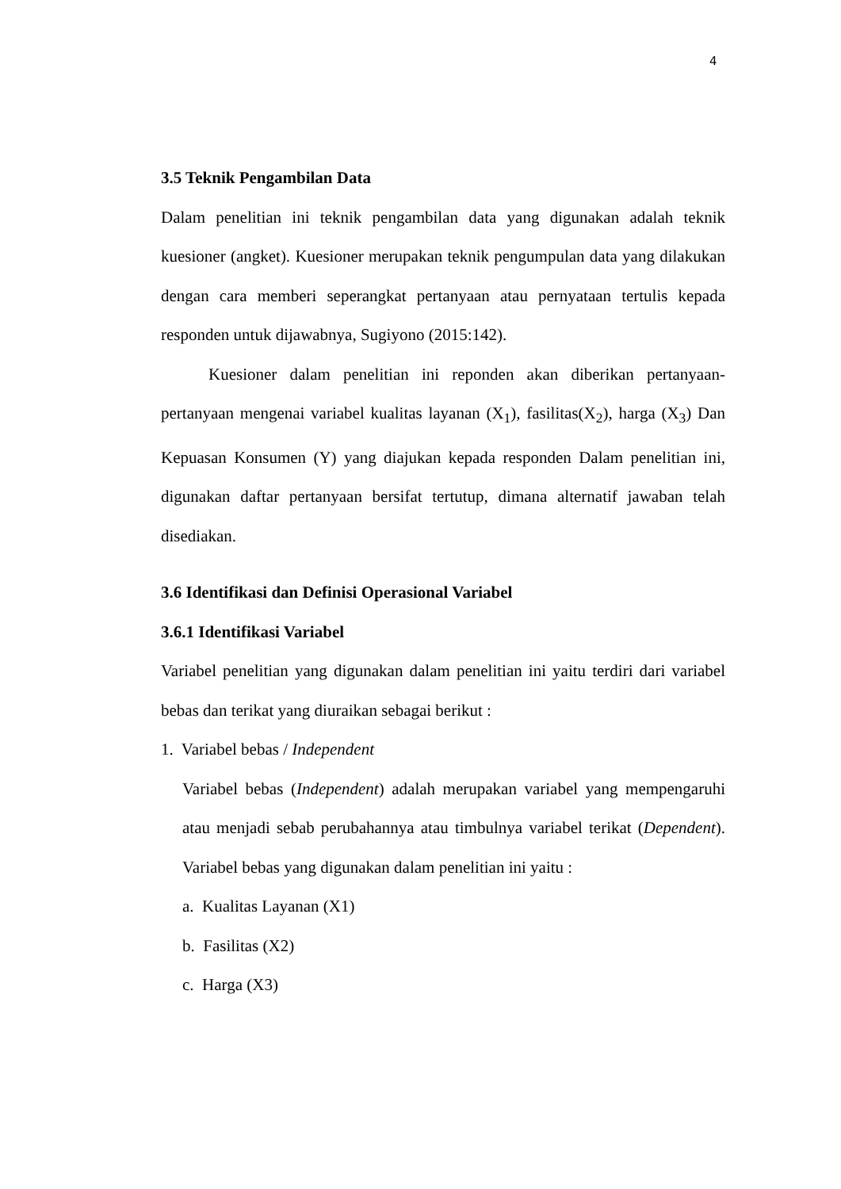4
3.5 Teknik Pengambilan Data
Dalam penelitian ini teknik pengambilan data yang digunakan adalah teknik kuesioner (angket). Kuesioner merupakan teknik pengumpulan data yang dilakukan dengan cara memberi seperangkat pertanyaan atau pernyataan tertulis kepada responden untuk dijawabnya, Sugiyono (2015:142).
Kuesioner dalam penelitian ini reponden akan diberikan pertanyaan-pertanyaan mengenai variabel kualitas layanan (X<sub>1</sub>), fasilitas(X<sub>2</sub>), harga (X<sub>3</sub>) Dan Kepuasan Konsumen (Y) yang diajukan kepada responden Dalam penelitian ini, digunakan daftar pertanyaan bersifat tertutup, dimana alternatif jawaban telah disediakan.
3.6 Identifikasi dan Definisi Operasional Variabel
3.6.1 Identifikasi Variabel
Variabel penelitian yang digunakan dalam penelitian ini yaitu terdiri dari variabel bebas dan terikat yang diuraikan sebagai berikut :
1. Variabel bebas / Independent
Variabel bebas (Independent) adalah merupakan variabel yang mempengaruhi atau menjadi sebab perubahannya atau timbulnya variabel terikat (Dependent). Variabel bebas yang digunakan dalam penelitian ini yaitu :
a. Kualitas Layanan (X1)
b. Fasilitas (X2)
c. Harga (X3)